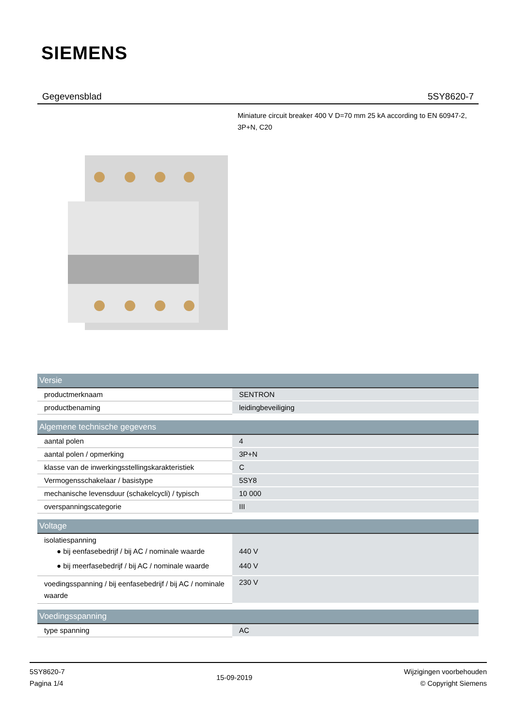SIEMENS
Gegevensblad 5SY8620-7
Miniature circuit breaker 400 V D=70 mm 25 kA according to EN 60947-2, 3P+N, C20
| Versie | |
| --- | --- |
| productmerknaam | SENTRON |
| productbenaming | leidingbeveiliging |
| Algemene technische gegevens | |
| --- | --- |
| aantal polen | 4 |
| aantal polen / opmerking | 3P+N |
| klasse van de inwerkingsstellingskarakteristiek | C |
| Vermogensschakelaar / basistype | 5SY8 |
| mechanische levensduur (schakelcycli) / typisch | 10 000 |
| overspanningscategorie | III |
| Voltage | |
| --- | --- |
| isolatiespanning ● bij eenfasebedrijf / bij AC / nominale waarde ● bij meerfasebedrijf / bij AC / nominale waarde | 440 V 440 V |
| voedingsspanning / bij eenfasebedrijf / bij AC / nominale waarde | 230 V |
| Voedingsspanning | |
| --- | --- |
| type spanning | AC |
5SY8620-7
Pagina 1/4
15-09-2019
Wijzigingen voorbehouden
© Copyright Siemens